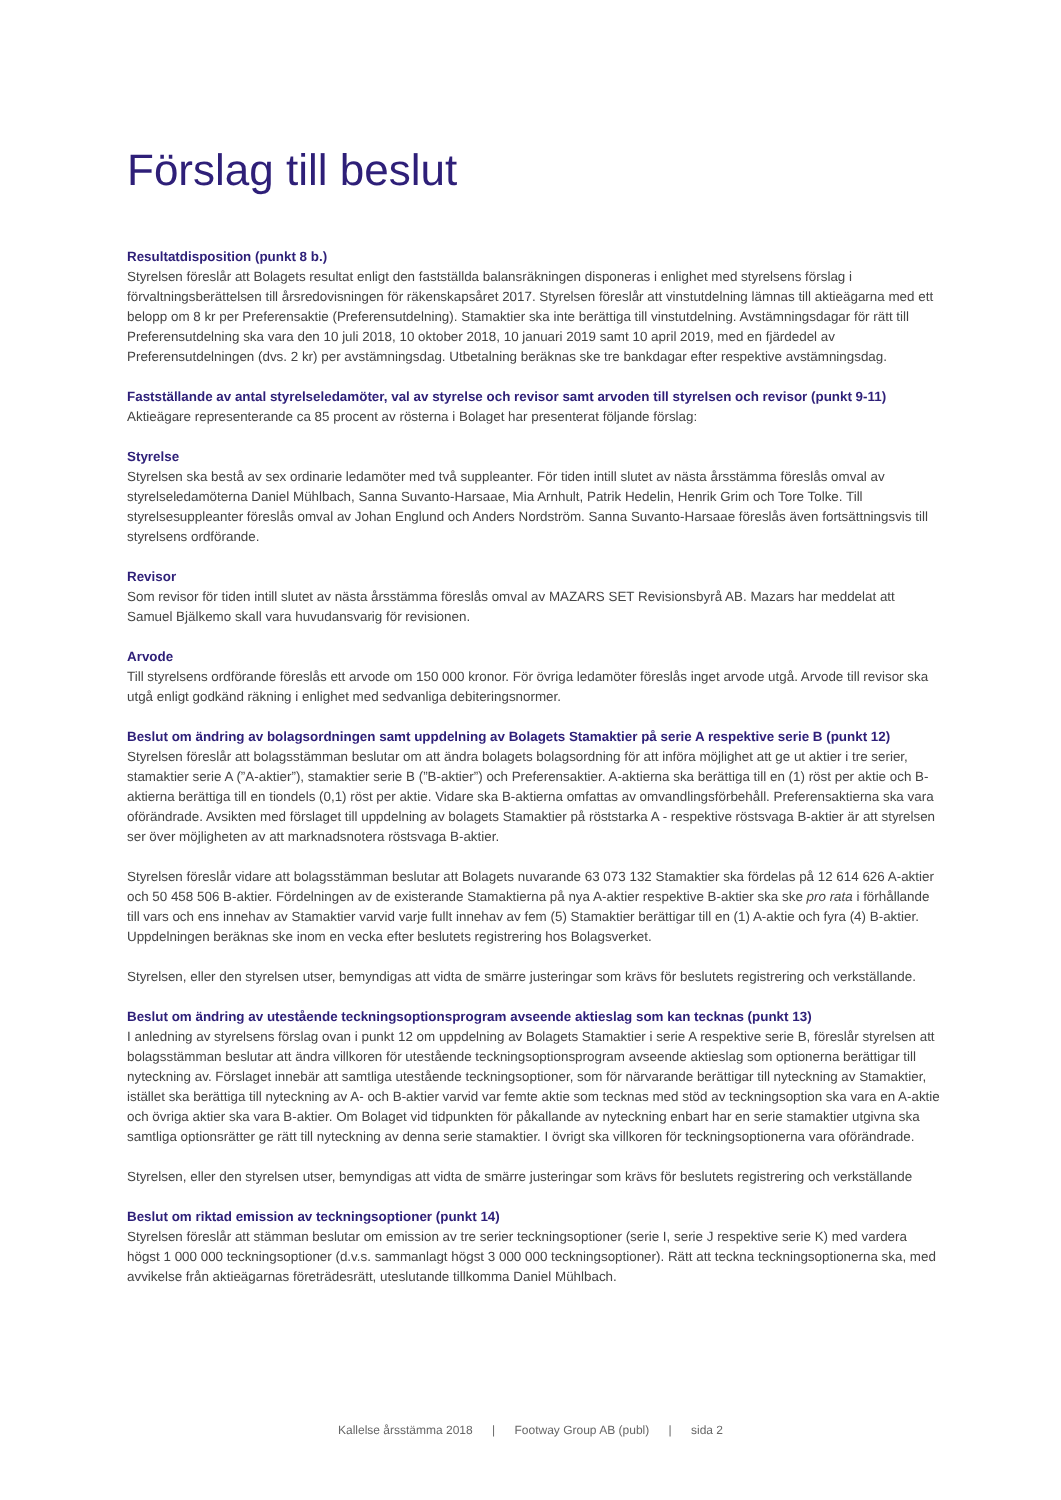Förslag till beslut
Resultatdisposition (punkt 8 b.)
Styrelsen föreslår att Bolagets resultat enligt den fastställda balansräkningen disponeras i enlighet med styrelsens förslag i förvaltningsberättelsen till årsredovisningen för räkenskapsåret 2017. Styrelsen föreslår att vinstutdelning lämnas till aktieägarna med ett belopp om 8 kr per Preferensaktie (Preferensutdelning). Stamaktier ska inte berättiga till vinstutdelning. Avstämningsdagar för rätt till Preferensutdelning ska vara den 10 juli 2018, 10 oktober 2018, 10 januari 2019 samt 10 april 2019, med en fjärdedel av Preferensutdelningen (dvs. 2 kr) per avstämningsdag. Utbetalning beräknas ske tre bankdagar efter respektive avstämningsdag.
Fastställande av antal styrelseledamöter, val av styrelse och revisor samt arvoden till styrelsen och revisor (punkt 9-11)
Aktieägare representerande ca 85 procent av rösterna i Bolaget har presenterat följande förslag:
Styrelse
Styrelsen ska bestå av sex ordinarie ledamöter med två suppleanter. För tiden intill slutet av nästa årsstämma föreslås omval av styrelseledamöterna Daniel Mühlbach, Sanna Suvanto-Harsaae, Mia Arnhult, Patrik Hedelin, Henrik Grim och Tore Tolke. Till styrelsesuppleanter föreslås omval av Johan Englund och Anders Nordström. Sanna Suvanto-Harsaae föreslås även fortsättningsvis till styrelsens ordförande.
Revisor
Som revisor för tiden intill slutet av nästa årsstämma föreslås omval av MAZARS SET Revisionsbyrå AB. Mazars har meddelat att Samuel Bjälkemo skall vara huvudansvarig för revisionen.
Arvode
Till styrelsens ordförande föreslås ett arvode om 150 000 kronor. För övriga ledamöter föreslås inget arvode utgå. Arvode till revisor ska utgå enligt godkänd räkning i enlighet med sedvanliga debiteringsnormer.
Beslut om ändring av bolagsordningen samt uppdelning av Bolagets Stamaktier på serie A respektive serie B (punkt 12)
Styrelsen föreslår att bolagsstämman beslutar om att ändra bolagets bolagsordning för att införa möjlighet att ge ut aktier i tre serier, stamaktier serie A (”A-aktier”), stamaktier serie B (”B-aktier”) och Preferensaktier. A-aktierna ska berättiga till en (1) röst per aktie och B-aktierna berättiga till en tiondels (0,1) röst per aktie. Vidare ska B-aktierna omfattas av omvandlingsförbehåll. Preferensaktierna ska vara oförändrade. Avsikten med förslaget till uppdelning av bolagets Stamaktier på röststarka A - respektive röstsvaga B-aktier är att styrelsen ser över möjligheten av att marknadsnotera röstsvaga B-aktier.
Styrelsen föreslår vidare att bolagsstämman beslutar att Bolagets nuvarande 63 073 132 Stamaktier ska fördelas på 12 614 626 A-aktier och 50 458 506 B-aktier. Fördelningen av de existerande Stamaktierna på nya A-aktier respektive B-aktier ska ske pro rata i förhållande till vars och ens innehav av Stamaktier varvid varje fullt innehav av fem (5) Stamaktier berättigar till en (1) A-aktie och fyra (4) B-aktier. Uppdelningen beräknas ske inom en vecka efter beslutets registrering hos Bolagsverket.
Styrelsen, eller den styrelsen utser, bemyndigas att vidta de smärre justeringar som krävs för beslutets registrering och verkställande.
Beslut om ändring av utestående teckningsoptionsprogram avseende aktieslag som kan tecknas (punkt 13)
I anledning av styrelsens förslag ovan i punkt 12 om uppdelning av Bolagets Stamaktier i serie A respektive serie B, föreslår styrelsen att bolagsstämman beslutar att ändra villkoren för utestående teckningsoptionsprogram avseende aktieslag som optionerna berättigar till nyteckning av. Förslaget innebär att samtliga utestående teckningsoptioner, som för närvarande berättigar till nyteckning av Stamaktier, istället ska berättiga till nyteckning av A- och B-aktier varvid var femte aktie som tecknas med stöd av teckningsoption ska vara en A-aktie och övriga aktier ska vara B-aktier. Om Bolaget vid tidpunkten för påkallande av nyteckning enbart har en serie stamaktier utgivna ska samtliga optionsrätter ge rätt till nyteckning av denna serie stamaktier. I övrigt ska villkoren för teckningsoptionerna vara oförändrade.
Styrelsen, eller den styrelsen utser, bemyndigas att vidta de smärre justeringar som krävs för beslutets registrering och verkställande
Beslut om riktad emission av teckningsoptioner (punkt 14)
Styrelsen föreslår att stämman beslutar om emission av tre serier teckningsoptioner (serie I, serie J respektive serie K) med vardera högst 1 000 000 teckningsoptioner (d.v.s. sammanlagt högst 3 000 000 teckningsoptioner). Rätt att teckna teckningsoptionerna ska, med avvikelse från aktieägarnas företrädesrätt, uteslutande tillkomma Daniel Mühlbach.
Kallelse årsstämma 2018 | Footway Group AB (publ) | sida 2